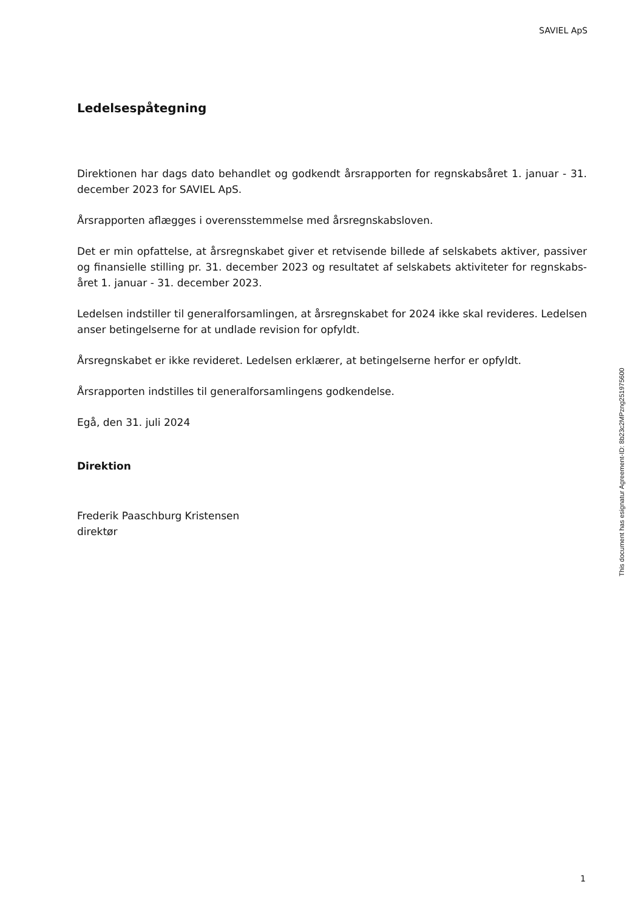SAVIEL ApS
Ledelsespåtegning
Direktionen har dags dato behandlet og godkendt årsrapporten for regnskabsåret 1. januar - 31. december 2023 for SAVIEL ApS.
Årsrapporten aflægges i overensstemmelse med årsregnskabsloven.
Det er min opfattelse, at årsregnskabet giver et retvisende billede af selskabets aktiver, passiver og finansielle stilling pr. 31. december 2023 og resultatet af selskabets aktiviteter for regnskabs-året 1. januar - 31. december 2023.
Ledelsen indstiller til generalforsamlingen, at årsregnskabet for 2024 ikke skal revideres. Ledelsen anser betingelserne for at undlade revision for opfyldt.
Årsregnskabet er ikke revideret. Ledelsen erklærer, at betingelserne herfor er opfyldt.
Årsrapporten indstilles til generalforsamlingens godkendelse.
Egå, den 31. juli 2024
Direktion
Frederik Paaschburg Kristensen
direktør
This document has esignatur Agreement-ID: 8b23c2MPzng251975600
1